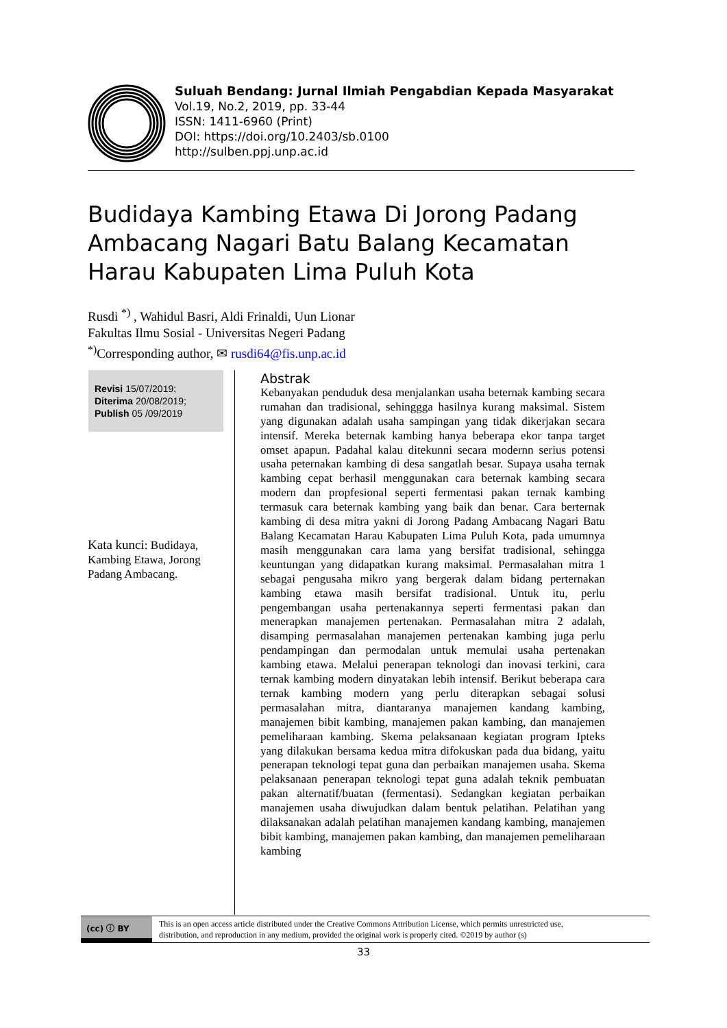Suluah Bendang: Jurnal Ilmiah Pengabdian Kepada Masyarakat
Vol.19, No.2, 2019, pp. 33-44
ISSN: 1411-6960 (Print)
DOI: https://doi.org/10.2403/sb.0100
http://sulben.ppj.unp.ac.id
Budidaya Kambing Etawa Di Jorong Padang Ambacang Nagari Batu Balang Kecamatan Harau Kabupaten Lima Puluh Kota
Rusdi <sup>*)</sup> , Wahidul Basri, Aldi Frinaldi, Uun Lionar
Fakultas Ilmu Sosial - Universitas Negeri Padang
<sup>*)</sup> Corresponding author, ✉ rusdi64@fis.unp.ac.id
Revisi 15/07/2019;
Diterima 20/08/2019;
Publish 05 /09/2019
Kata kunci: Budidaya, Kambing Etawa, Jorong Padang Ambacang.
Abstrak
Kebanyakan penduduk desa menjalankan usaha beternak kambing secara rumahan dan tradisional, sehinggga hasilnya kurang maksimal. Sistem yang digunakan adalah usaha sampingan yang tidak dikerjakan secara intensif. Mereka beternak kambing hanya beberapa ekor tanpa target omset apapun. Padahal kalau ditekunni secara modernn serius potensi usaha peternakan kambing di desa sangatlah besar. Supaya usaha ternak kambing cepat berhasil menggunakan cara beternak kambing secara modern dan propfesional seperti fermentasi pakan ternak kambing termasuk cara beternak kambing yang baik dan benar. Cara berternak kambing di desa mitra yakni di Jorong Padang Ambacang Nagari Batu Balang Kecamatan Harau Kabupaten Lima Puluh Kota, pada umumnya masih menggunakan cara lama yang bersifat tradisional, sehingga keuntungan yang didapatkan kurang maksimal. Permasalahan mitra 1 sebagai pengusaha mikro yang bergerak dalam bidang perternakan kambing etawa masih bersifat tradisional. Untuk itu, perlu pengembangan usaha pertenakannya seperti fermentasi pakan dan menerapkan manajemen pertenakan. Permasalahan mitra 2 adalah, disamping permasalahan manajemen pertenakan kambing juga perlu pendampingan dan permodalan untuk memulai usaha pertenakan kambing etawa. Melalui penerapan teknologi dan inovasi terkini, cara ternak kambing modern dinyatakan lebih intensif. Berikut beberapa cara ternak kambing modern yang perlu diterapkan sebagai solusi permasalahan mitra, diantaranya manajemen kandang kambing, manajemen bibit kambing, manajemen pakan kambing, dan manajemen pemeliharaan kambing. Skema pelaksanaan kegiatan program Ipteks yang dilakukan bersama kedua mitra difokuskan pada dua bidang, yaitu penerapan teknologi tepat guna dan perbaikan manajemen usaha. Skema pelaksanaan penerapan teknologi tepat guna adalah teknik pembuatan pakan alternatif/buatan (fermentasi). Sedangkan kegiatan perbaikan manajemen usaha diwujudkan dalam bentuk pelatihan. Pelatihan yang dilaksanakan adalah pelatihan manajemen kandang kambing, manajemen bibit kambing, manajemen pakan kambing, dan manajemen pemeliharaan kambing
(cc) ⓘ BY
This is an open access article distributed under the Creative Commons Attribution License, which permits unrestricted use,
distribution, and reproduction in any medium, provided the original work is properly cited. ©2019 by author (s)
33